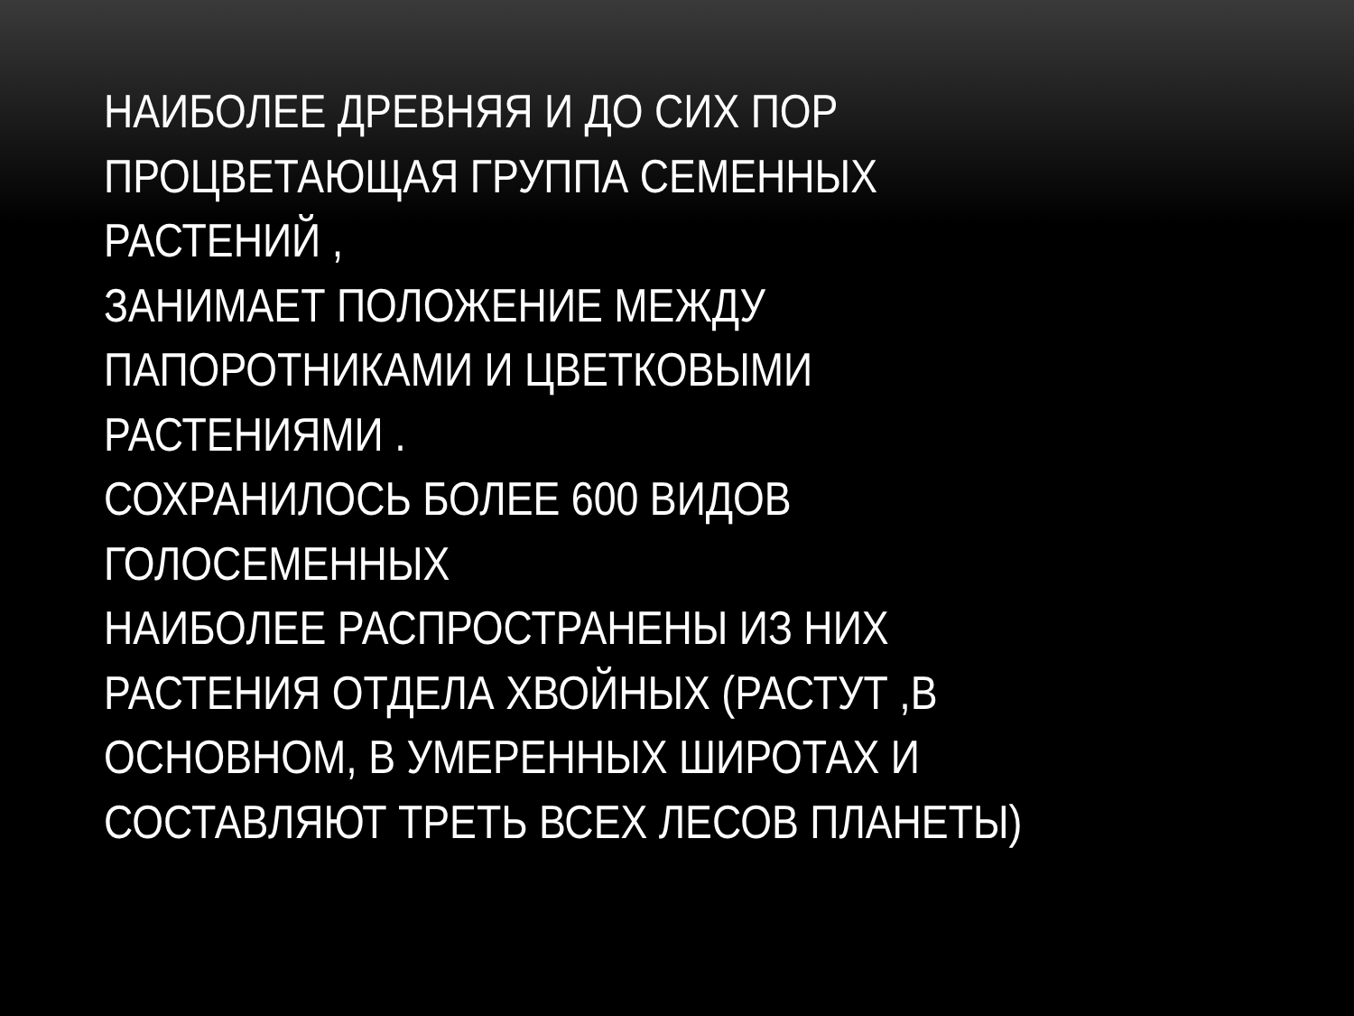НАИБОЛЕЕ ДРЕВНЯЯ И ДО СИХ ПОР
ПРОЦВЕТАЮЩАЯ ГРУППА СЕМЕННЫХ
РАСТЕНИЙ ,
ЗАНИМАЕТ ПОЛОЖЕНИЕ МЕЖДУ
ПАПОРОТНИКАМИ И ЦВЕТКОВЫМИ
РАСТЕНИЯМИ .
СОХРАНИЛОСЬ БОЛЕЕ 600 ВИДОВ
ГОЛОСЕМЕННЫХ
НАИБОЛЕЕ РАСПРОСТРАНЕНЫ ИЗ НИХ
РАСТЕНИЯ ОТДЕЛА ХВОЙНЫХ (РАСТУТ ,В
ОСНОВНОМ, В УМЕРЕННЫХ ШИРОТАХ И
СОСТАВЛЯЮТ ТРЕТЬ ВСЕХ ЛЕСОВ ПЛАНЕТЫ)